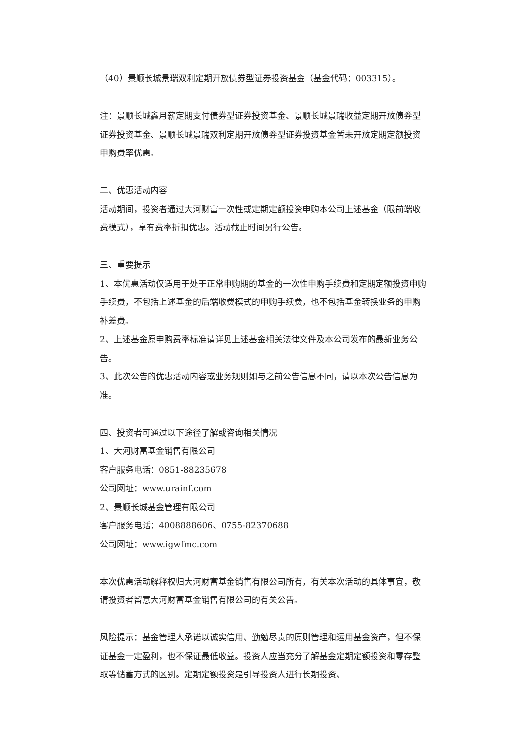（40）景顺长城景瑞双利定期开放债券型证券投资基金（基金代码：003315）。
注：景顺长城鑫月薪定期支付债券型证券投资基金、景顺长城景瑞收益定期开放债券型证券投资基金、景顺长城景瑞双利定期开放债券型证券投资基金暂未开放定期定额投资申购费率优惠。
二、优惠活动内容
活动期间，投资者通过大河财富一次性或定期定额投资申购本公司上述基金（限前端收费模式），享有费率折扣优惠。活动截止时间另行公告。
三、重要提示
1、本优惠活动仅适用于处于正常申购期的基金的一次性申购手续费和定期定额投资申购手续费，不包括上述基金的后端收费模式的申购手续费，也不包括基金转换业务的申购补差费。
2、上述基金原申购费率标准请详见上述基金相关法律文件及本公司发布的最新业务公告。
3、此次公告的优惠活动内容或业务规则如与之前公告信息不同，请以本次公告信息为准。
四、投资者可通过以下途径了解或咨询相关情况
1、大河财富基金销售有限公司
客户服务电话：0851-88235678
公司网址：www.urainf.com
2、景顺长城基金管理有限公司
客户服务电话：4008888606、0755-82370688
公司网址：www.igwfmc.com
本次优惠活动解释权归大河财富基金销售有限公司所有，有关本次活动的具体事宜，敬请投资者留意大河财富基金销售有限公司的有关公告。
风险提示：基金管理人承诺以诚实信用、勤勉尽责的原则管理和运用基金资产，但不保证基金一定盈利，也不保证最低收益。投资人应当充分了解基金定期定额投资和零存整取等储蓄方式的区别。定期定额投资是引导投资人进行长期投资、